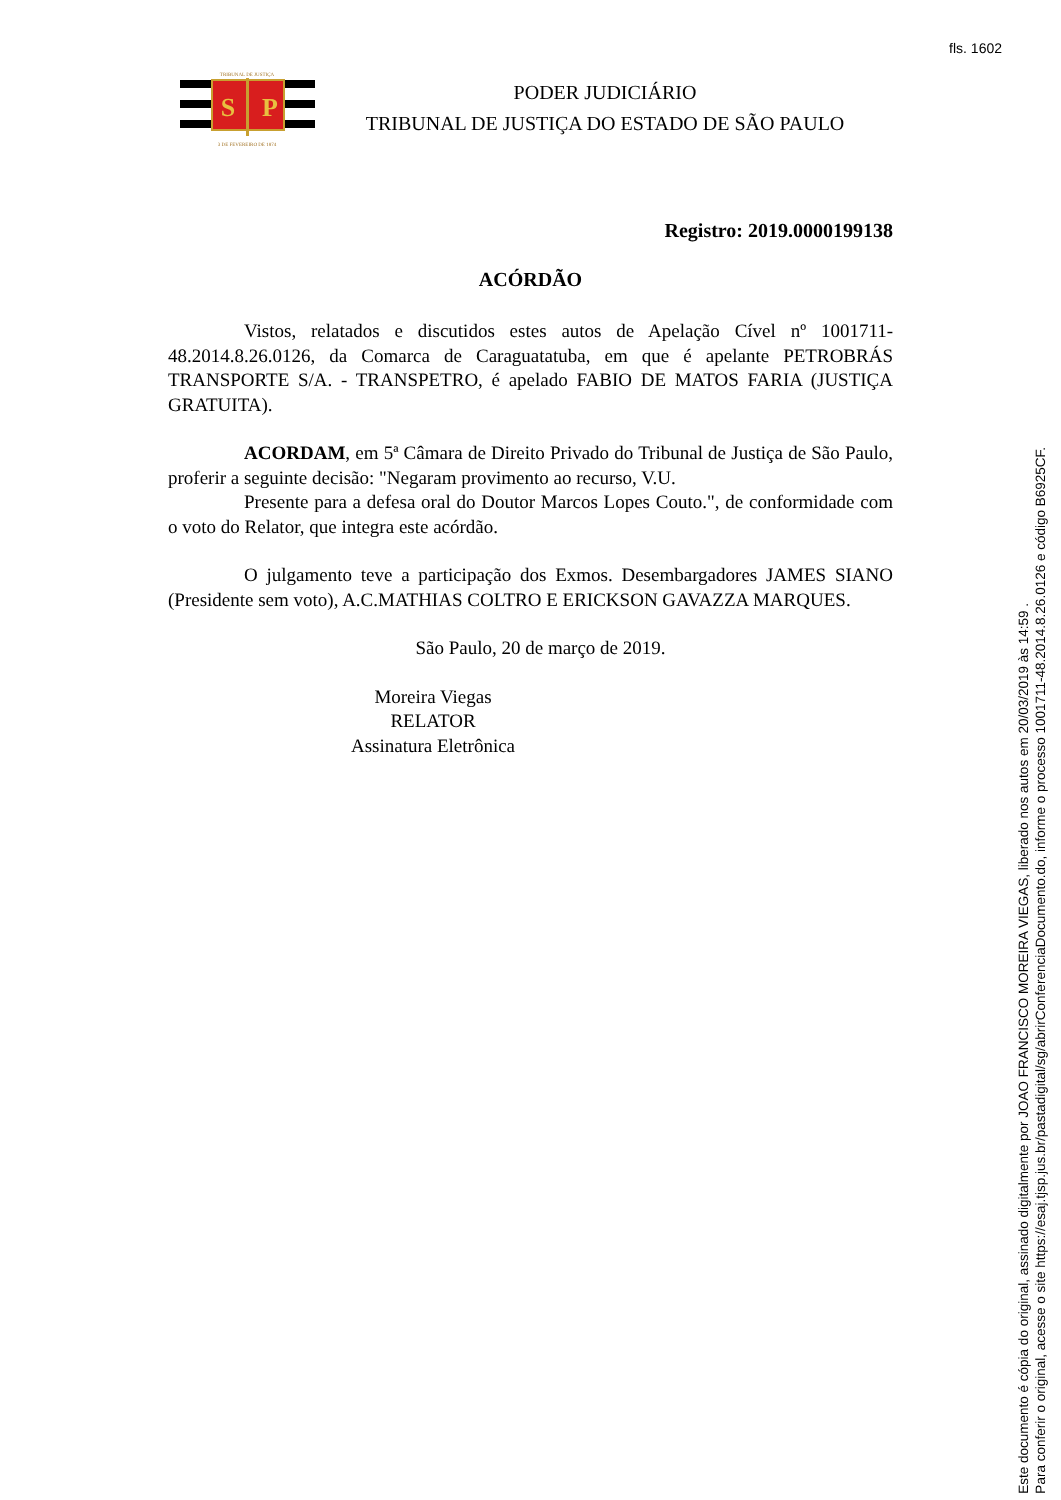fls. 1602
TRIBUNAL DE JUSTIÇA
S
P
3 DE FEVEREIRO DE 1874
PODER JUDICIÁRIO
TRIBUNAL DE JUSTIÇA DO ESTADO DE SÃO PAULO
Registro: 2019.0000199138
ACÓRDÃO
Vistos, relatados e discutidos estes autos de Apelação Cível nº 1001711-48.2014.8.26.0126, da Comarca de Caraguatatuba, em que é apelante PETROBRÁS TRANSPORTE S/A. - TRANSPETRO, é apelado FABIO DE MATOS FARIA (JUSTIÇA GRATUITA).
ACORDAM, em 5ª Câmara de Direito Privado do Tribunal de Justiça de São Paulo, proferir a seguinte decisão: "Negaram provimento ao recurso, V.U.
Presente para a defesa oral do Doutor Marcos Lopes Couto.", de conformidade com o voto do Relator, que integra este acórdão.
O julgamento teve a participação dos Exmos. Desembargadores JAMES SIANO (Presidente sem voto), A.C.MATHIAS COLTRO E ERICKSON GAVAZZA MARQUES.
São Paulo, 20 de março de 2019.
Moreira Viegas
RELATOR
Assinatura Eletrônica
Este documento é cópia do original, assinado digitalmente por JOAO FRANCISCO MOREIRA VIEGAS, liberado nos autos em 20/03/2019 às 14:59 .
Para conferir o original, acesse o site https://esaj.tjsp.jus.br/pastadigital/sg/abrirConferenciaDocumento.do, informe o processo 1001711-48.2014.8.26.0126 e código B6925CF.